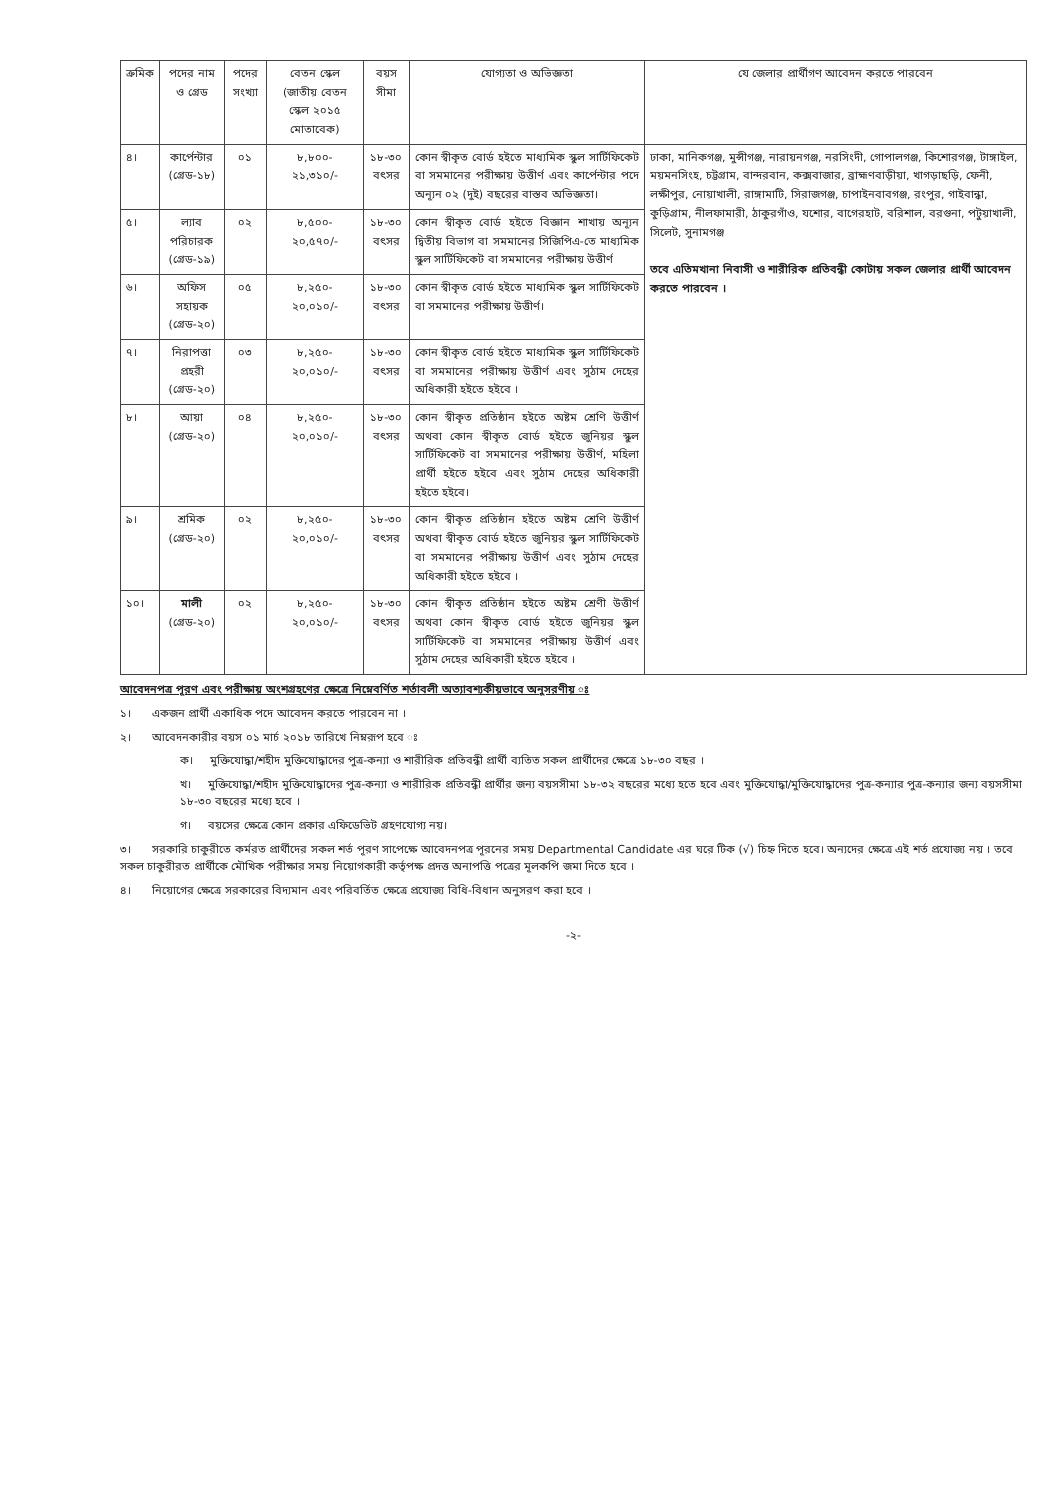| ক্রমিক | পদের নাম ও গ্রেড | পদের সংখ্যা | বেতন স্কেল (জাতীয় বেতন স্কেল ২০১৫ মোতাবেক) | বয়স সীমা | যোগ্যতা ও অভিজ্ঞতা | যে জেলার প্রার্থীগণ আবেদন করতে পারবেন |
| --- | --- | --- | --- | --- | --- | --- |
| ৪। | কার্পেন্টার (গ্রেড-১৮) | ০১ | ৮,৮০০- ২১,৩১০/- | ১৮-৩০ বৎসর | কোন স্বীকৃত বোর্ড হইতে মাধ্যমিক স্কুল সার্টিফিকেট বা সমমানের পরীক্ষায় উত্তীর্ণ এবং কার্পেন্টার পদে অন্যূন ০২ (দুই) বছরের বাস্তব অভিজ্ঞতা। | ঢাকা, মানিকগঞ্জ, মুন্সীগঞ্জ, নারায়নগঞ্জ, নরসিংদী, গোপালগঞ্জ, কিশোরগঞ্জ, টাঙ্গাইল, ময়মনসিংহ, চট্টগ্রাম, বান্দরবান, কক্সবাজার, ব্রাহ্মণবাড়ীয়া, খাগড়াছড়ি, ফেনী, লক্ষীপুর, নোয়াখালী, রাঙ্গামাটি, সিরাজগঞ্জ, চাপাইনবাবগঞ্জ, রংপুর, গাইবান্ধা, কুড়িগ্রাম, নীলফামারী, ঠাকুরগাঁও, যশোর, বাগেরহাট, বরিশাল, বরগুনা, পটুয়াখালী, সিলেট, সুনামগঞ্জ তবে এতিমখানা নিবাসী ও শারীরিক প্রতিবন্ধী কোটায় সকল জেলার প্রার্থী আবেদন করতে পারবেন । |
| ৫। | ল্যাব পরিচারক (গ্রেড-১৯) | ০২ | ৮,৫০০- ২০,৫৭০/- | ১৮-৩০ বৎসর | কোন স্বীকৃত বোর্ড হইতে বিজ্ঞান শাখায় অন্যূন দ্বিতীয় বিভাগ বা সমমানের সিজিপিএ-তে মাধ্যমিক স্কুল সার্টিফিকেট বা সমমানের পরীক্ষায় উত্তীর্ণ | |
| ৬। | অফিস সহায়ক (গ্রেড-২০) | ০৫ | ৮,২৫০- ২০,০১০/- | ১৮-৩০ বৎসর | কোন স্বীকৃত বোর্ড হইতে মাধ্যমিক স্কুল সার্টিফিকেট বা সমমানের পরীক্ষায় উত্তীর্ণ। | |
| ৭। | নিরাপত্তা প্রহরী (গ্রেড-২০) | ০৩ | ৮,২৫০- ২০,০১০/- | ১৮-৩০ বৎসর | কোন স্বীকৃত বোর্ড হইতে মাধ্যমিক স্কুল সার্টিফিকেট বা সমমানের পরীক্ষায় উত্তীর্ণ এবং সুঠাম দেহের অধিকারী হইতে হইবে । | |
| ৮। | আয়া (গ্রেড-২০) | ০৪ | ৮,২৫০- ২০,০১০/- | ১৮-৩০ বৎসর | কোন স্বীকৃত প্রতিষ্ঠান হইতে অষ্টম শ্রেণি উত্তীর্ণ অথবা কোন স্বীকৃত বোর্ড হইতে জুনিয়র স্কুল সার্টিফিকেট বা সমমানের পরীক্ষায় উত্তীর্ণ, মহিলা প্রার্থী হইতে হইবে এবং সুঠাম দেহের অধিকারী হইতে হইবে। | |
| ৯। | শ্রমিক (গ্রেড-২০) | ০২ | ৮,২৫০- ২০,০১০/- | ১৮-৩০ বৎসর | কোন স্বীকৃত প্রতিষ্ঠান হইতে অষ্টম শ্রেণি উত্তীর্ণ অথবা স্বীকৃত বোর্ড হইতে জুনিয়র স্কুল সার্টিফিকেট বা সমমানের পরীক্ষায় উত্তীর্ণ এবং সুঠাম দেহের অধিকারী হইতে হইবে । | |
| ১০। | মালী (গ্রেড-২০) | ০২ | ৮,২৫০- ২০,০১০/- | ১৮-৩০ বৎসর | কোন স্বীকৃত প্রতিষ্ঠান হইতে অষ্টম শ্রেণী উত্তীর্ণ অথবা কোন স্বীকৃত বোর্ড হইতে জুনিয়র স্কুল সার্টিফিকেট বা সমমানের পরীক্ষায় উত্তীর্ণ এবং সুঠাম দেহের অধিকারী হইতে হইবে । | |
আবেদনপত্র পূরণ এবং পরীক্ষায় অংশগ্রহণের ক্ষেত্রে নিম্নেবর্ণিত শর্তাবলী অত্যাবশ্যকীয়ভাবে অনুসরণীয় ঃ
১। একজন প্রার্থী একাধিক পদে আবেদন করতে পারবেন না ।
২। আবেদনকারীর বয়স ০১ মার্চ ২০১৮ তারিখে নিম্নরূপ হবে ঃ
ক। মুক্তিযোদ্ধা/শহীদ মুক্তিযোদ্ধাদের পুত্র-কন্যা ও শারীরিক প্রতিবন্ধী প্রার্থী ব্যতিত সকল প্রার্থীদের ক্ষেত্রে ১৮-৩০ বছর ।
খ। মুক্তিযোদ্ধা/শহীদ মুক্তিযোদ্ধাদের পুত্র-কন্যা ও শারীরিক প্রতিবন্ধী প্রার্থীর জন্য বয়সসীমা ১৮-৩২ বছরের মধ্যে হতে হবে এবং মুক্তিযোদ্ধা/মুক্তিযোদ্ধাদের পুত্র-কন্যার পুত্র-কন্যার জন্য বয়সসীমা ১৮-৩০ বছরের মধ্যে হবে ।
গ। বয়সের ক্ষেত্রে কোন প্রকার এফিডেভিট গ্রহণযোগ্য নয়।
৩। সরকারি চাকুরীতে কর্মরত প্রার্থীদের সকল শর্ত পূরণ সাপেক্ষে আবেদনপত্র পূরনের সময় Departmental Candidate এর ঘরে টিক (√) চিহ্ন দিতে হবে। অন্যদের ক্ষেত্রে এই শর্ত প্রযোজ্য নয় । তবে সকল চাকুরীরত প্রার্থীকে মৌখিক পরীক্ষার সময় নিয়োগকারী কর্তৃপক্ষ প্রদত্ত অনাপত্তি পত্রের মূলকপি জমা দিতে হবে ।
৪। নিয়োগের ক্ষেত্রে সরকারের বিদ্যমান এবং পরিবর্তিত ক্ষেত্রে প্রযোজ্য বিধি-বিধান অনুসরণ করা হবে ।
-২-